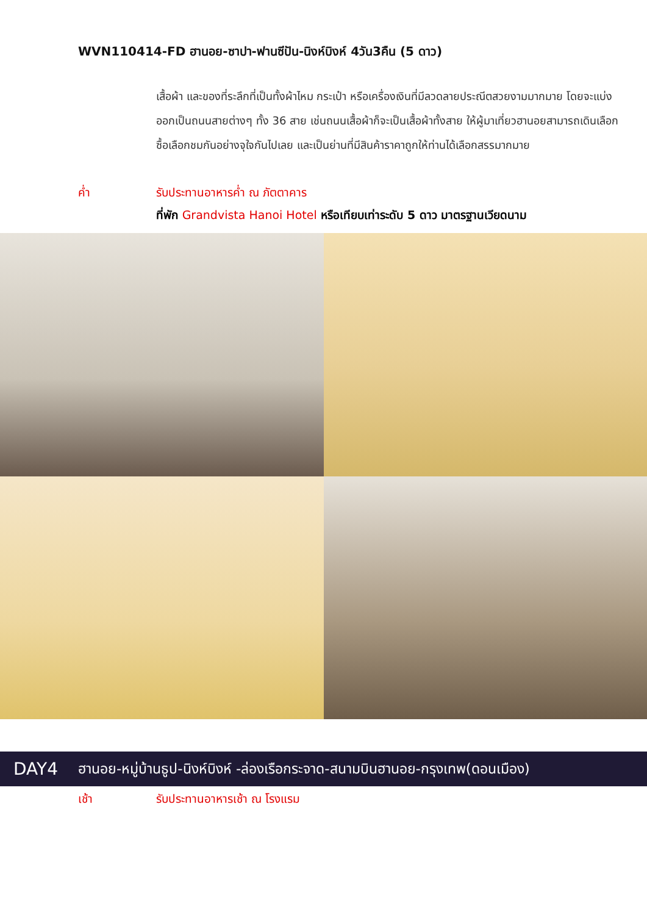WVN110414-FD ฮานอย-ซาปา-ฟานซีปัน-นิงห์บิงห์ 4วัน3คืน (5 ดาว)
เสื้อผ้า และของที่ระลึกที่เป็นทั้งผ้าไหม กระเป๋า หรือเครื่องเงินที่มีลวดลายประณีตสวยงามมากมาย โดยจะแบ่งออกเป็นถนนสายต่างๆ ทั้ง 36 สาย เช่นถนนเสื้อผ้าก็จะเป็นเสื้อผ้าทั้งสาย ให้ผู้มาเที่ยวฮานอยสามารถเดินเลือกซื้อเลือกชมกันอย่างจุใจกันไปเลย และเป็นย่านที่มีสินค้าราคาถูกให้ท่านได้เลือกสรรมากมาย
ค่ำ รับประทานอาหารค่ำ ณ ภัตตาคาร
ที่พัก Grandvista Hanoi Hotel หรือเทียบเท่าระดับ 5 ดาว มาตรฐานเวียดนาม
DAY4 ฮานอย-หมู่บ้านธูป-นิงห์บิงห์ -ล่องเรือกระจาด-สนามบินฮานอย-กรุงเทพ(ดอนเมือง)
เช้า รับประทานอาหารเช้า ณ โรงแรม